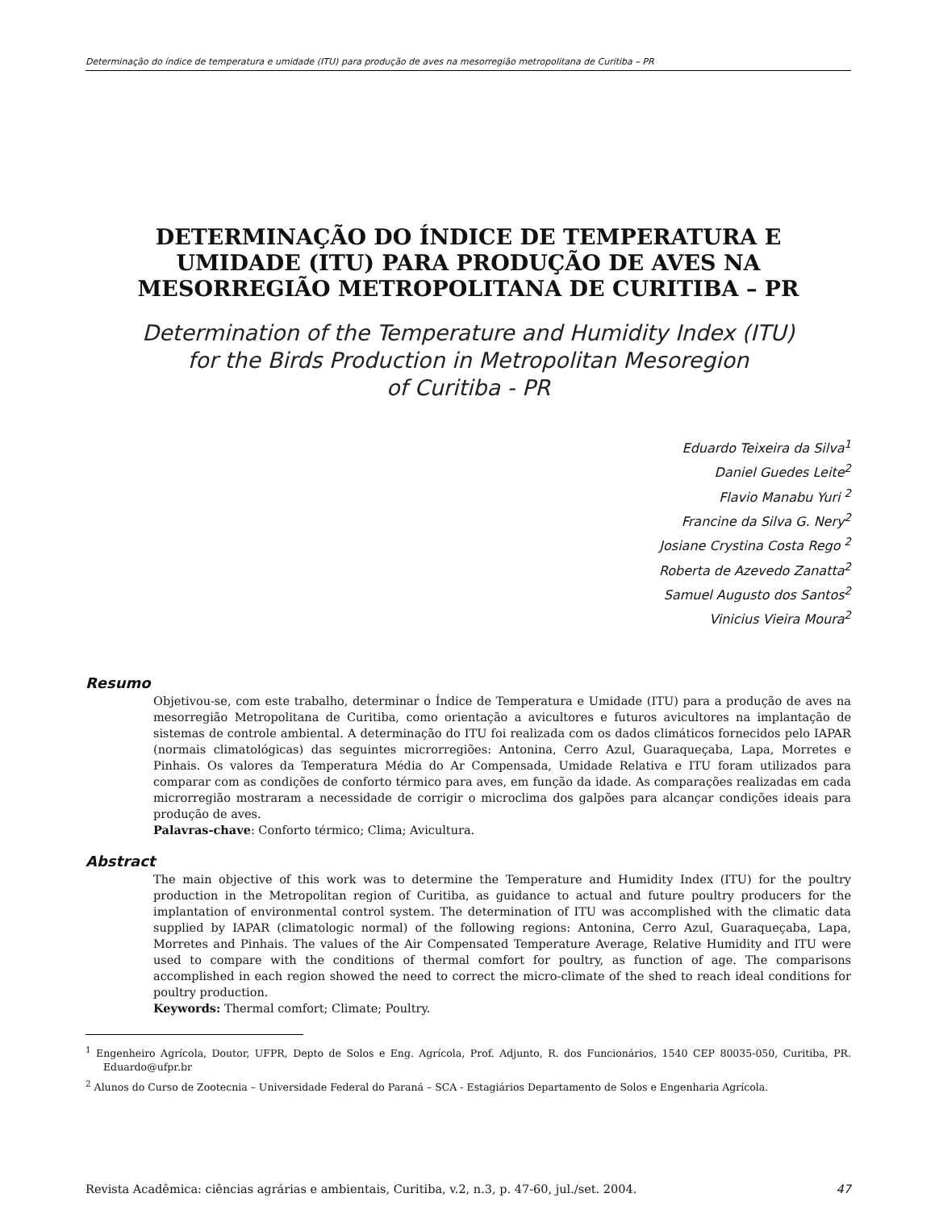Determinação do índice de temperatura e umidade (ITU) para produção de aves na mesorregião metropolitana de Curitiba – PR
DETERMINAÇÃO DO ÍNDICE DE TEMPERATURA E
UMIDADE (ITU) PARA PRODUÇÃO DE AVES NA
MESORREGIÃO METROPOLITANA DE CURITIBA – PR
Determination of the Temperature and Humidity Index (ITU)
for the Birds Production in Metropolitan Mesoregion
of Curitiba - PR
Eduardo Teixeira da Silva<sup>1</sup>
Daniel Guedes Leite<sup>2</sup>
Flavio Manabu Yuri <sup>2</sup>
Francine da Silva G. Nery<sup>2</sup>
Josiane Crystina Costa Rego <sup>2</sup>
Roberta de Azevedo Zanatta<sup>2</sup>
Samuel Augusto dos Santos<sup>2</sup>
Vinicius Vieira Moura<sup>2</sup>
Resumo
Objetivou-se, com este trabalho, determinar o Índice de Temperatura e Umidade (ITU) para a produção de aves na mesorregião Metropolitana de Curitiba, como orientação a avicultores e futuros avicultores na implantação de sistemas de controle ambiental. A determinação do ITU foi realizada com os dados climáticos fornecidos pelo IAPAR (normais climatológicas) das seguintes microrregiões: Antonina, Cerro Azul, Guaraqueçaba, Lapa, Morretes e Pinhais. Os valores da Temperatura Média do Ar Compensada, Umidade Relativa e ITU foram utilizados para comparar com as condições de conforto térmico para aves, em função da idade. As comparações realizadas em cada microrregião mostraram a necessidade de corrigir o microclima dos galpões para alcançar condições ideais para produção de aves.
Palavras-chave: Conforto térmico; Clima; Avicultura.
Abstract
The main objective of this work was to determine the Temperature and Humidity Index (ITU) for the poultry production in the Metropolitan region of Curitiba, as guidance to actual and future poultry producers for the implantation of environmental control system. The determination of ITU was accomplished with the climatic data supplied by IAPAR (climatologic normal) of the following regions: Antonina, Cerro Azul, Guaraqueçaba, Lapa, Morretes and Pinhais. The values of the Air Compensated Temperature Average, Relative Humidity and ITU were used to compare with the conditions of thermal comfort for poultry, as function of age. The comparisons accomplished in each region showed the need to correct the micro-climate of the shed to reach ideal conditions for poultry production.
Keywords: Thermal comfort; Climate; Poultry.
<sup>1</sup> Engenheiro Agrícola, Doutor, UFPR, Depto de Solos e Eng. Agrícola, Prof. Adjunto, R. dos Funcionários, 1540 CEP 80035-050, Curitiba, PR. Eduardo@ufpr.br
<sup>2</sup> Alunos do Curso de Zootecnia – Universidade Federal do Paraná – SCA - Estagiários Departamento de Solos e Engenharia Agrícola.
Revista Acadêmica: ciências agrárias e ambientais, Curitiba, v.2, n.3, p. 47-60, jul./set. 2004. 47